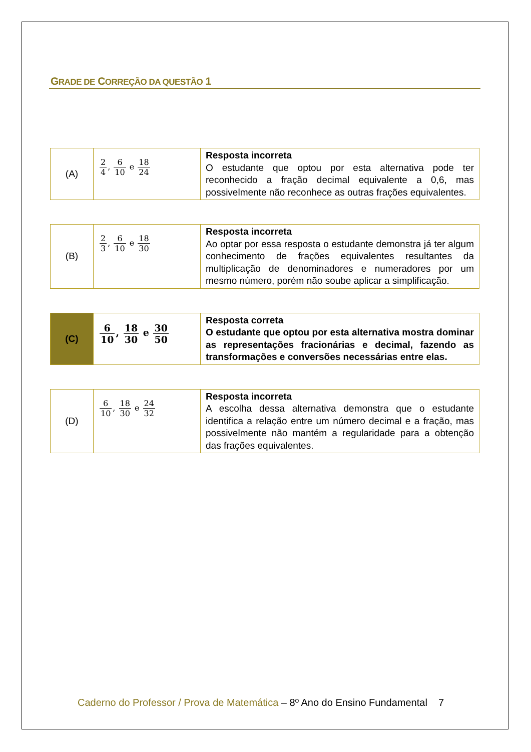GRADE DE CORREÇÃO DA QUESTÃO 1
| (A) | 2 4 , 6 10 e 18 24 | Resposta incorreta O estudante que optou por esta alternativa pode ter reconhecido a fração decimal equivalente a 0,6, mas possivelmente não reconhece as outras frações equivalentes. |
| (B) | 2 3 , 6 10 e 18 30 | Resposta incorreta Ao optar por essa resposta o estudante demonstra já ter algum conhecimento de frações equivalentes resultantes da multiplicação de denominadores e numeradores por um mesmo número, porém não soube aplicar a simplificação. |
| (C) | 6 10 , 18 30 e 30 50 | Resposta correta O estudante que optou por esta alternativa mostra dominar as representações fracionárias e decimal, fazendo as transformações e conversões necessárias entre elas. |
| (D) | 6 10 , 18 30 e 24 32 | Resposta incorreta A escolha dessa alternativa demonstra que o estudante identifica a relação entre um número decimal e a fração, mas possivelmente não mantém a regularidade para a obtenção das frações equivalentes. |
Caderno do Professor / Prova de Matemática – 8º Ano do Ensino Fundamental 7